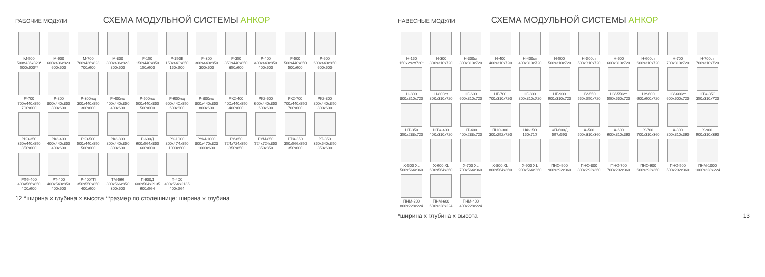РАБОЧИЕ МОДУЛИ СХЕМА МОДУЛЬНОЙ СИСТЕМЫ АНКОР
М-500 500х436х823* 500х600**
М-600 600х436х823 600х600
М-700 700х436х823 700х600
М-800 800х436х823 800х600
Р-150 150х440х850 150х600
Р-150Б 150х440х850 150х600
Р-300 300х440х850 300х600
Р-350 350х440х850 350х600
Р-400 400х440х850 400х600
Р-500 500х440х850 500х600
Р-600 600х440х850 600х600
Р-700 700х440х850 700х600
Р-800 800х440х850 800х600
Р-300ящ 300х440х850 300х600
Р-400ящ 400х440х850 400х600
Р-500ящ 500х440х850 500х600
Р-600ящ 600х440х850 600х600
Р-800ящ 800х440х850 800х600
РК2-400 400х440х850 400х600
РК2-600 600х440х850 600х600
РК2-700 700х440х850 700х600
РК2-800 800х440х850 800х600
РК3-350 350х440х850 350х600
РК3-400 400х440х850 400х600
РК3-500 500х440х850 500х600
РК3-800 800х440х850 800х600
Р-600Д 600х564х850 600х600
РУ-1000 800х474х850 1000х600
РУМ-1000 800х470х823 1000х600
РУ-850 724х724х850 850х850
РУМ-850 724х724х850 850х850
РТФ-350 350х566х850 350х600
РТ-350 350х540х850 350х600
РТФ-400 400х566х850 400х600
РТ-400 400х540х850 400х600
Р-400ТП 350х550х850 400х600
ТМ-566 300х566х850 300х600
П-600Д 600х564х2135 600х564
П-400 400х564х2135 400х564
12 *ширина х глубина х высота **размер по столешнице: ширина х глубина
НАВЕСНЫЕ МОДУЛИ СХЕМА МОДУЛЬНОЙ СИСТЕМЫ АНКОР
Н-150 150х292х720*
Н-300 300х310х720
Н-300ст 300х310х720
Н-400 400х310х720
Н-400ст 400х310х720
Н-500 500х310х720
Н-500ст 500х310х720
Н-600 600х310х720
Н-600ст 600х310х720
Н-700 700х310х720
Н-700ст 700х310х720
Н-800 800х310х720
Н-800ст 800х310х720
НГ-600 600х310х720
НГ-700 700х310х720
НГ-800 800х310х720
НГ-900 900х310х720
НУ-550 550х550х720
НУ-550ст 550х550х720
НУ-600 600х600х720
НУ-600ст 600х600х720
НТФ-350 350х310х720
НТ-350 350х288х720
НТФ-400 400х310х720
НТ-400 400х288х720
ПНО-300 300х292х720
НФ-150 150х717
ФП-600Д 597х593
Х-500 500х310х360
Х-600 600х310х360
Х-700 700х310х360
Х-800 800х310х360
Х-900 900х310х360
Х-500 XL 500х564х360
Х-600 XL 600х564х360
Х-700 XL 700х564х360
Х-800 XL 800х564х360
Х-900 XL 900х564х360
ПНО-900 900х292х360
ПНО-800 800х292х360
ПНО-700 700х292х360
ПНО-600 600х292х360
ПНО-500 500х292х360
ПНМ-1000 1000х228х224
ПНМ-800 800х228х224
ПНМ-600 600х228х224
ПНМ-400 400х228х224
*ширина х глубина х высота 13